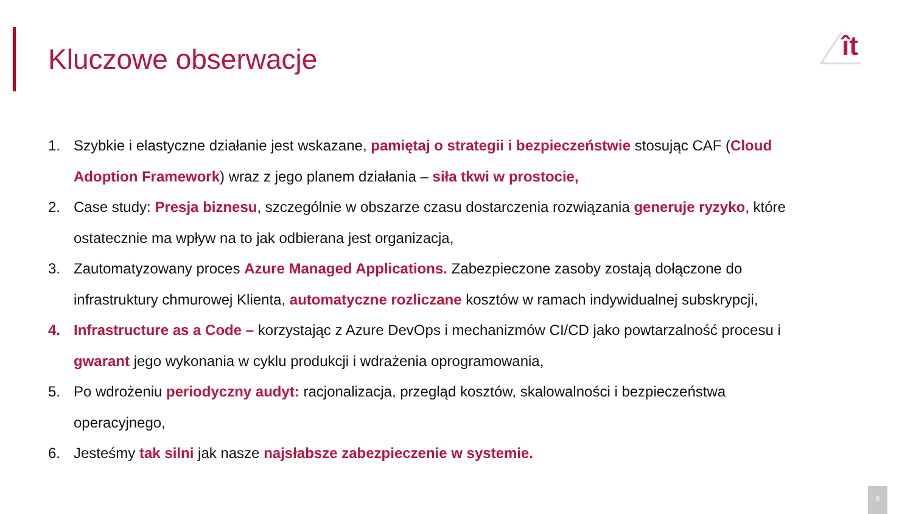ît
Kluczowe obserwacje
1. Szybkie i elastyczne działanie jest wskazane, pamiętaj o strategii i bezpieczeństwie stosując CAF (Cloud Adoption Framework) wraz z jego planem działania – siła tkwi w prostocie,
2. Case study: Presja biznesu, szczególnie w obszarze czasu dostarczenia rozwiązania generuje ryzyko, które ostatecznie ma wpływ na to jak odbierana jest organizacja,
3. Zautomatyzowany proces Azure Managed Applications. Zabezpieczone zasoby zostają dołączone do infrastruktury chmurowej Klienta, automatyczne rozliczane kosztów w ramach indywidualnej subskrypcji,
4. Infrastructure as a Code – korzystając z Azure DevOps i mechanizmów CI/CD jako powtarzalność procesu i gwarant jego wykonania w cyklu produkcji i wdrażenia oprogramowania,
5. Po wdrożeniu periodyczny audyt: racjonalizacja, przegląd kosztów, skalowalności i bezpieczeństwa operacyjnego,
6. Jesteśmy tak silni jak nasze najsłabsze zabezpieczenie w systemie.
8